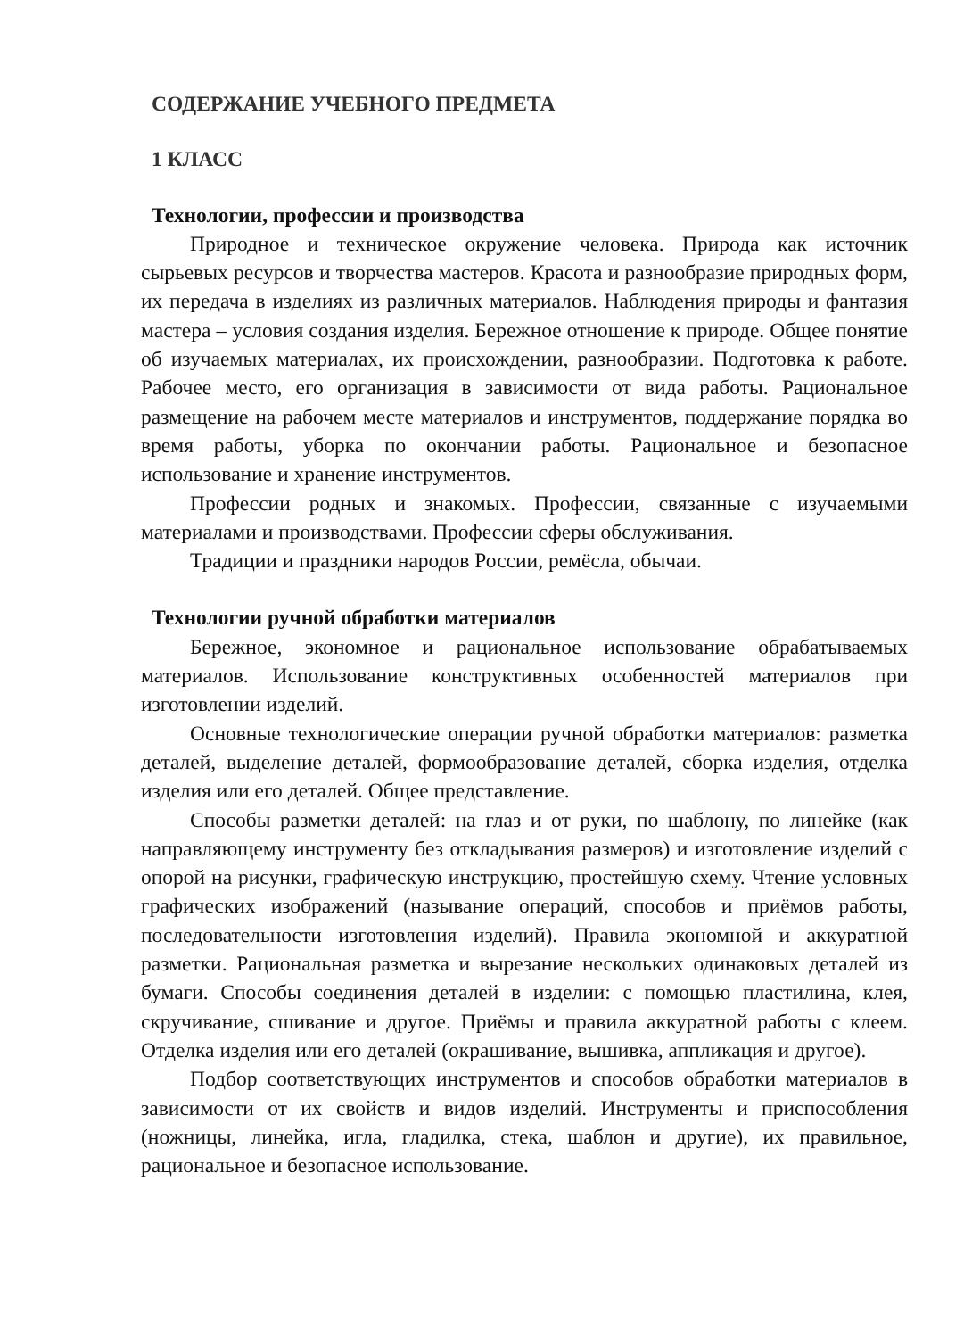СОДЕРЖАНИЕ УЧЕБНОГО ПРЕДМЕТА
1 КЛАСС
Технологии, профессии и производства
Природное и техническое окружение человека. Природа как источник сырьевых ресурсов и творчества мастеров. Красота и разнообразие природных форм, их передача в изделиях из различных материалов. Наблюдения природы и фантазия мастера – условия создания изделия. Бережное отношение к природе. Общее понятие об изучаемых материалах, их происхождении, разнообразии. Подготовка к работе. Рабочее место, его организация в зависимости от вида работы. Рациональное размещение на рабочем месте материалов и инструментов, поддержание порядка во время работы, уборка по окончании работы. Рациональное и безопасное использование и хранение инструментов.
Профессии родных и знакомых. Профессии, связанные с изучаемыми материалами и производствами. Профессии сферы обслуживания.
Традиции и праздники народов России, ремёсла, обычаи.
Технологии ручной обработки материалов
Бережное, экономное и рациональное использование обрабатываемых материалов. Использование конструктивных особенностей материалов при изготовлении изделий.
Основные технологические операции ручной обработки материалов: разметка деталей, выделение деталей, формообразование деталей, сборка изделия, отделка изделия или его деталей. Общее представление.
Способы разметки деталей: на глаз и от руки, по шаблону, по линейке (как направляющему инструменту без откладывания размеров) и изготовление изделий с опорой на рисунки, графическую инструкцию, простейшую схему. Чтение условных графических изображений (называние операций, способов и приёмов работы, последовательности изготовления изделий). Правила экономной и аккуратной разметки. Рациональная разметка и вырезание нескольких одинаковых деталей из бумаги. Способы соединения деталей в изделии: с помощью пластилина, клея, скручивание, сшивание и другое. Приёмы и правила аккуратной работы с клеем. Отделка изделия или его деталей (окрашивание, вышивка, аппликация и другое).
Подбор соответствующих инструментов и способов обработки материалов в зависимости от их свойств и видов изделий. Инструменты и приспособления (ножницы, линейка, игла, гладилка, стека, шаблон и другие), их правильное, рациональное и безопасное использование.